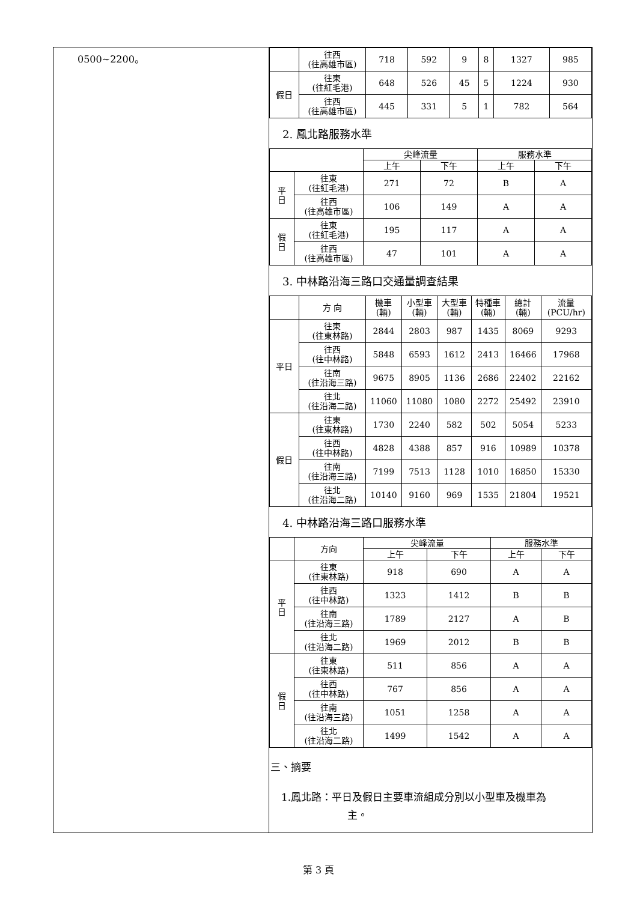| 0500~2200。 | / / 往西 (往高雄市區) / 718 / 592 / 9 / 8 / 1327 / 985 / / 假日 / 往東 (往紅毛港) / 648 / 526 / 45 / 5 / 1224 / 930 / / / 往西 (往高雄市區) / 445 / 331 / 5 / 1 / 782 / 564 / 2. 鳳北路服務水準 / / / 尖峰流量 / / 服務水準 / / / --- / --- / --- / --- / --- / --- / / / / 上午 / 下午 / 上午 / 下午 / / 平 日 / 往東 (往紅毛港) / 271 / 72 / B / A / / / 往西 (往高雄市區) / 106 / 149 / A / A / / 假 日 / 往東 (往紅毛港) / 195 / 117 / A / A / / / 往西 (往高雄市區) / 47 / 101 / A / A / 3. 中林路沿海三路口交通量調查結果 / / 方 向 / 機車 (輛) / 小型車 (輛) / 大型車 (輛) / 特種車 (輛) / 總計 (輛) / 流量 (PCU/hr) / / 平日 / 往東 (往東林路) / 2844 / 2803 / 987 / 1435 / 8069 / 9293 / / / 往西 (往中林路) / 5848 / 6593 / 1612 / 2413 / 16466 / 17968 / / / 往南 (往沿海三路) / 9675 / 8905 / 1136 / 2686 / 22402 / 22162 / / / 往北 (往沿海二路) / 11060 / 11080 / 1080 / 2272 / 25492 / 23910 / / 假日 / 往東 (往東林路) / 1730 / 2240 / 582 / 502 / 5054 / 5233 / / / 往西 (往中林路) / 4828 / 4388 / 857 / 916 / 10989 / 10378 / / / 往南 (往沿海三路) / 7199 / 7513 / 1128 / 1010 / 16850 / 15330 / / / 往北 (往沿海二路) / 10140 / 9160 / 969 / 1535 / 21804 / 19521 / 4. 中林路沿海三路口服務水準 / / 方向 / 尖峰流量 / / 服務水準 / / / --- / --- / --- / --- / --- / --- / / / / 上午 / 下午 / 上午 / 下午 / / 平 日 / 往東 (往東林路) / 918 / 690 / A / A / / / 往西 (往中林路) / 1323 / 1412 / B / B / / / 往南 (往沿海三路) / 1789 / 2127 / A / B / / / 往北 (往沿海二路) / 1969 / 2012 / B / B / / 假 日 / 往東 (往東林路) / 511 / 856 / A / A / / / 往西 (往中林路) / 767 / 856 / A / A / / / 往南 (往沿海三路) / 1051 / 1258 / A / A / / / 往北 (往沿海二路) / 1499 / 1542 / A / A / 三、摘要 1.鳳北路：平日及假日主要車流組成分別以小型車及機車為 主。 |
第 3 頁